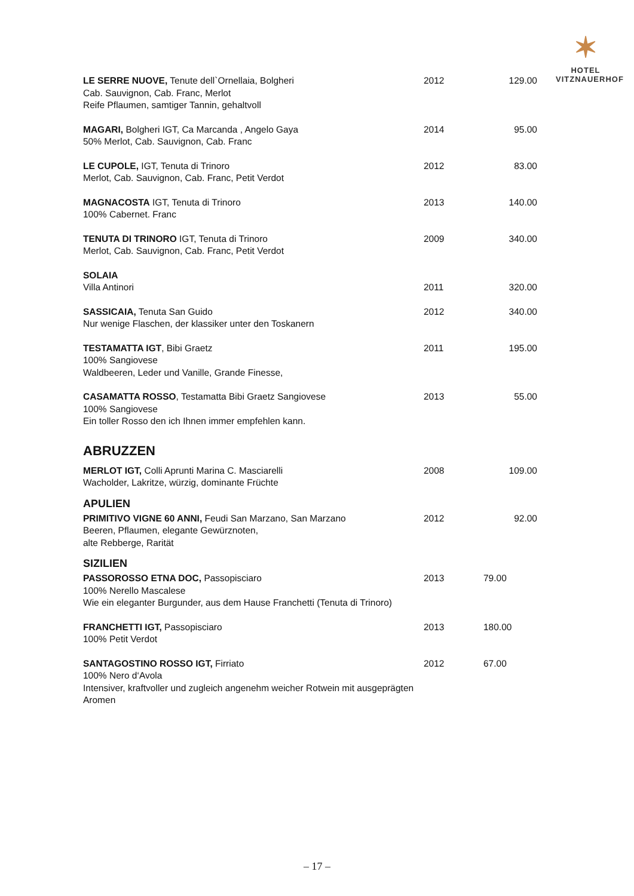✶
HOTEL
VITZNAUERHOF
| LE SERRE NUOVE, Tenute dell`Ornellaia, Bolgheri Cab. Sauvignon, Cab. Franc, Merlot Reife Pflaumen, samtiger Tannin, gehaltvoll | 2012 | 129.00 |
| MAGARI, Bolgheri IGT, Ca Marcanda , Angelo Gaya 50% Merlot, Cab. Sauvignon, Cab. Franc | 2014 | 95.00 |
| LE CUPOLE, IGT, Tenuta di Trinoro Merlot, Cab. Sauvignon, Cab. Franc, Petit Verdot | 2012 | 83.00 |
| MAGNACOSTA IGT, Tenuta di Trinoro 100% Cabernet. Franc | 2013 | 140.00 |
| TENUTA DI TRINORO IGT, Tenuta di Trinoro Merlot, Cab. Sauvignon, Cab. Franc, Petit Verdot | 2009 | 340.00 |
| SOLAIA Villa Antinori | 2011 | 320.00 |
| SASSICAIA, Tenuta San Guido Nur wenige Flaschen, der klassiker unter den Toskanern | 2012 | 340.00 |
| TESTAMATTA IGT , Bibi Graetz 100% Sangiovese Waldbeeren, Leder und Vanille, Grande Finesse, | 2011 | 195.00 |
| CASAMATTA ROSSO , Testamatta Bibi Graetz Sangiovese 100% Sangiovese Ein toller Rosso den ich Ihnen immer empfehlen kann. | 2013 | 55.00 |
ABRUZZEN
| MERLOT IGT, Colli Aprunti Marina C. Masciarelli Wacholder, Lakritze, würzig, dominante Früchte | 2008 | 109.00 |
APULIEN
| PRIMITIVO VIGNE 60 ANNI, Feudi San Marzano, San Marzano Beeren, Pflaumen, elegante Gewürznoten, alte Rebberge, Rarität | 2012 | 92.00 |
SIZILIEN
| PASSOROSSO ETNA DOC, Passopisciaro 100% Nerello Mascalese Wie ein eleganter Burgunder, aus dem Hause Franchetti (Tenuta di Trinoro) | 2013 | 79.00 |
| FRANCHETTI IGT, Passopisciaro 100% Petit Verdot | 2013 | 180.00 |
| SANTAGOSTINO ROSSO IGT, Firriato 100% Nero d‘Avola Intensiver, kraftvoller und zugleich angenehm weicher Rotwein mit ausgeprägten Aromen | 2012 | 67.00 |
– 17 –